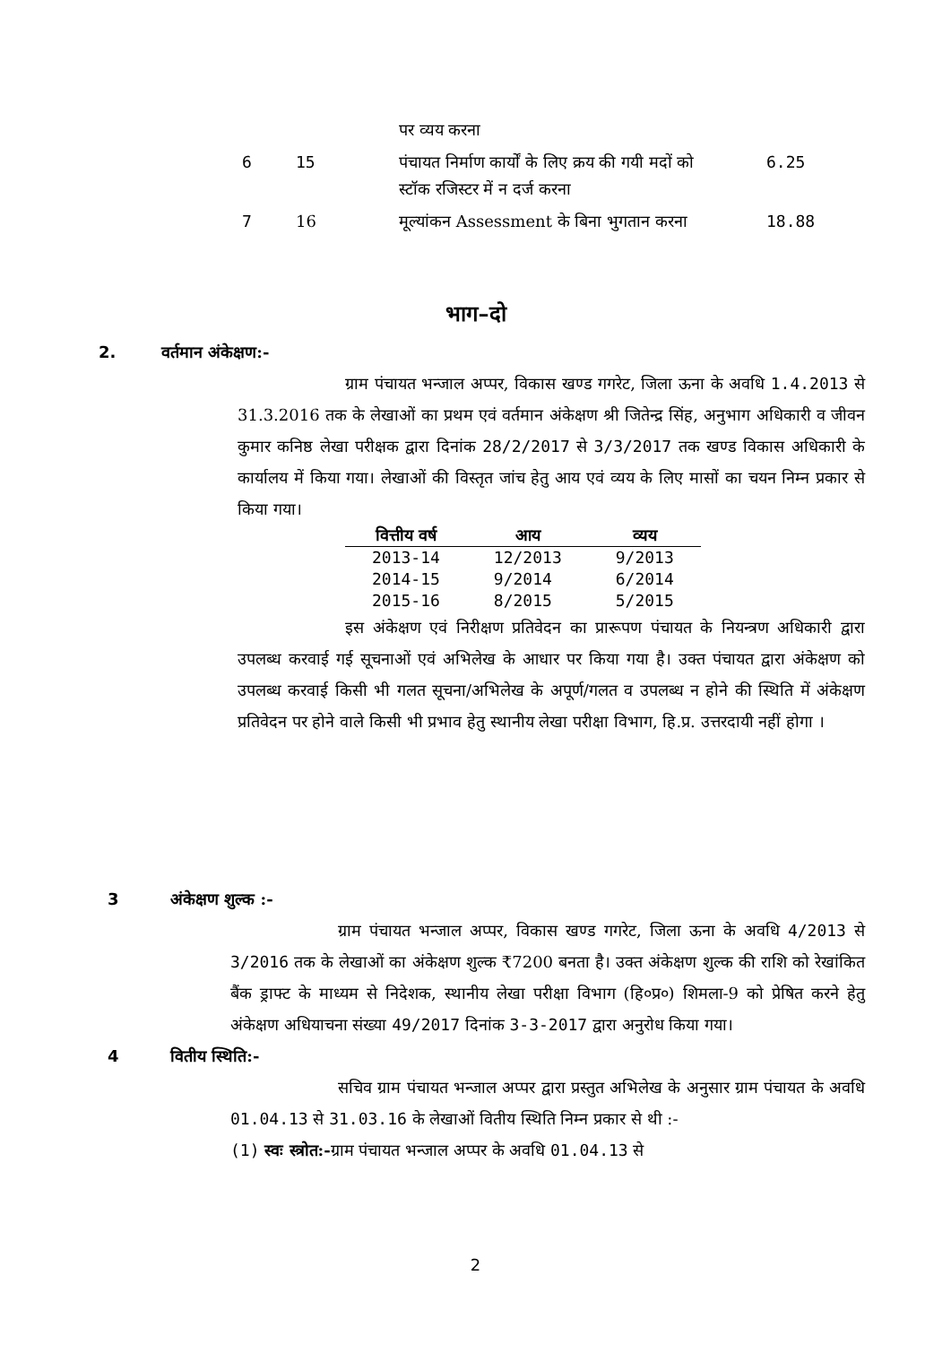| | | पर व्यय करना | |
| 6 | 15 | पंचायत निर्माण कार्यों के लिए क्रय की गयी मदों को स्टॉक रजिस्टर में न दर्ज करना | 6.25 |
| 7 | 16 | मूल्यांकन Assessment के बिना भुगतान करना | 18.88 |
भाग–दो
2. वर्तमान अंकेक्षण:-
ग्राम पंचायत भन्जाल अप्पर, विकास खण्ड गगरेट, जिला ऊना के अवधि 1.4.2013 से 31.3.2016 तक के लेखाओं का प्रथम एवं वर्तमान अंकेक्षण श्री जितेन्द्र सिंह, अनुभाग अधिकारी व जीवन कुमार कनिष्ठ लेखा परीक्षक द्वारा दिनांक 28/2/2017 से 3/3/2017 तक खण्ड विकास अधिकारी के कार्यालय में किया गया। लेखाओं की विस्तृत जांच हेतु आय एवं व्यय के लिए मासों का चयन निम्न प्रकार से किया गया।
| वित्तीय वर्ष | आय | व्यय |
| --- | --- | --- |
| 2013-14 | 12/2013 | 9/2013 |
| 2014-15 | 9/2014 | 6/2014 |
| 2015-16 | 8/2015 | 5/2015 |
इस अंकेक्षण एवं निरीक्षण प्रतिवेदन का प्रारूपण पंचायत के नियन्त्रण अधिकारी द्वारा उपलब्ध करवाई गई सूचनाओं एवं अभिलेख के आधार पर किया गया है। उक्त पंचायत द्वारा अंकेक्षण को उपलब्ध करवाई किसी भी गलत सूचना/अभिलेख के अपूर्ण/गलत व उपलब्ध न होने की स्थिति में अंकेक्षण प्रतिवेदन पर होने वाले किसी भी प्रभाव हेतु स्थानीय लेखा परीक्षा विभाग, हि.प्र. उत्तरदायी नहीं होगा ।
3 अंकेक्षण शुल्क :-
ग्राम पंचायत भन्जाल अप्पर, विकास खण्ड गगरेट, जिला ऊना के अवधि 4/2013 से 3/2016 तक के लेखाओं का अंकेक्षण शुल्क ₹7200 बनता है। उक्त अंकेक्षण शुल्क की राशि को रेखांकित बैंक ड्राफ्ट के माध्यम से निदेशक, स्थानीय लेखा परीक्षा विभाग (हि०प्र०) शिमला-9 को प्रेषित करने हेतु अंकेक्षण अधियाचना संख्या 49/2017 दिनांक 3-3-2017 द्वारा अनुरोध किया गया।
4 वितीय स्थिति:-
सचिव ग्राम पंचायत भन्जाल अप्पर द्वारा प्रस्तुत अभिलेख के अनुसार ग्राम पंचायत के अवधि 01.04.13 से 31.03.16 के लेखाओं वितीय स्थिति निम्न प्रकार से थी :-
(1) स्वः स्त्रोत:-ग्राम पंचायत भन्जाल अप्पर के अवधि 01.04.13 से
2